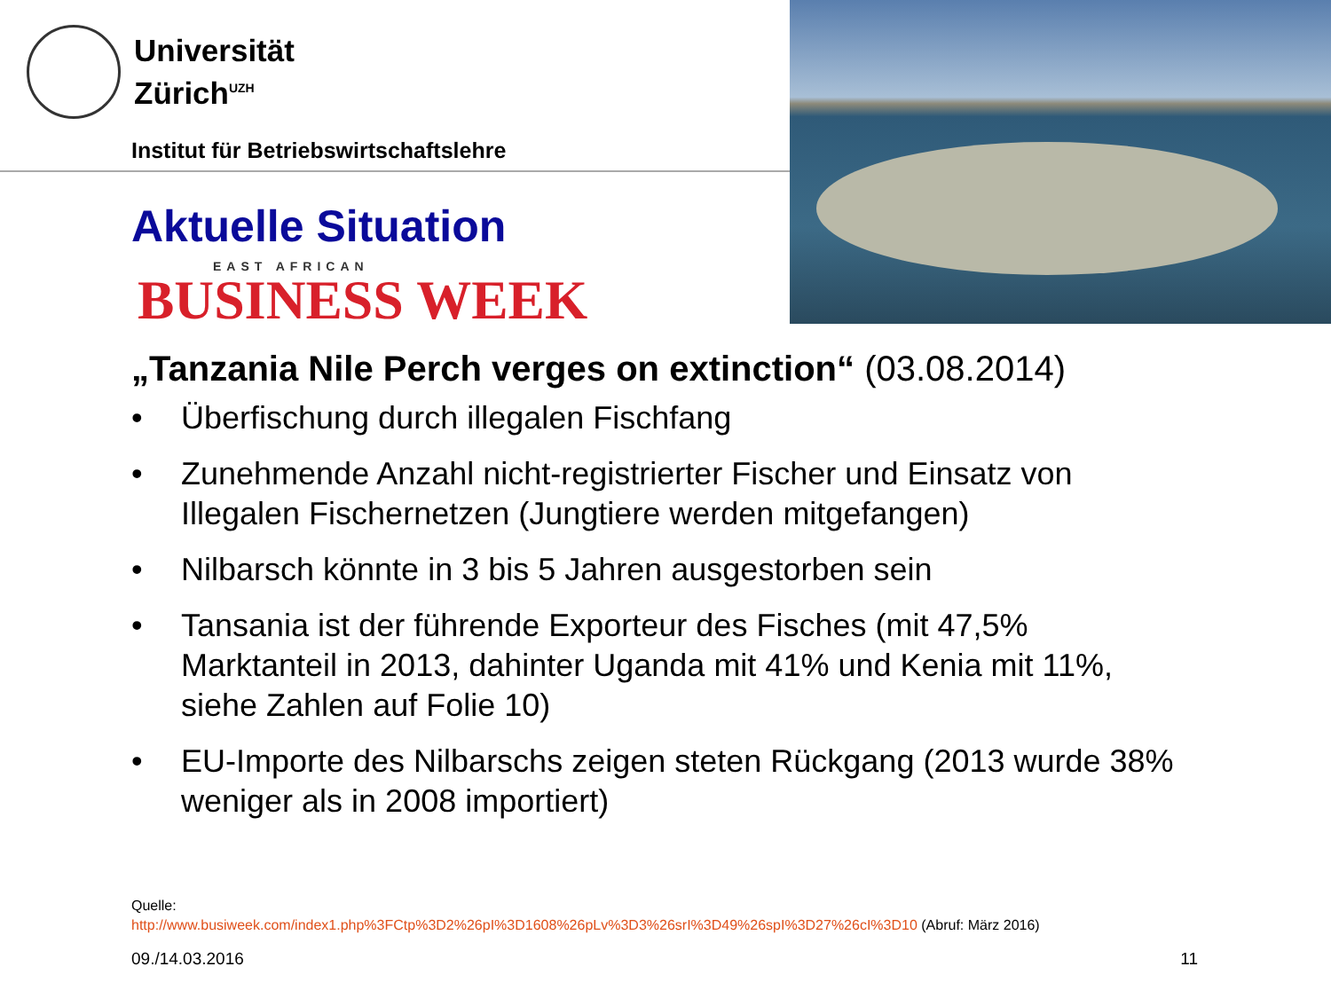Universität
Zürich<sup>UZH</sup>
Institut für Betriebswirtschaftslehre
Aktuelle Situation
EAST AFRICAN
BUSINESS WEEK
„Tanzania Nile Perch verges on extinction“ (03.08.2014)
• Überfischung durch illegalen Fischfang
• Zunehmende Anzahl nicht-registrierter Fischer und Einsatz von Illegalen Fischernetzen (Jungtiere werden mitgefangen)
• Nilbarsch könnte in 3 bis 5 Jahren ausgestorben sein
• Tansania ist der führende Exporteur des Fisches (mit 47,5% Marktanteil in 2013, dahinter Uganda mit 41% und Kenia mit 11%, siehe Zahlen auf Folie 10)
• EU-Importe des Nilbarschs zeigen steten Rückgang (2013 wurde 38% weniger als in 2008 importiert)
Quelle:
http://www.busiweek.com/index1.php%3FCtp%3D2%26pI%3D1608%26pLv%3D3%26srI%3D49%26spI%3D27%26cI%3D10 (Abruf: März 2016)
09./14.03.2016 11